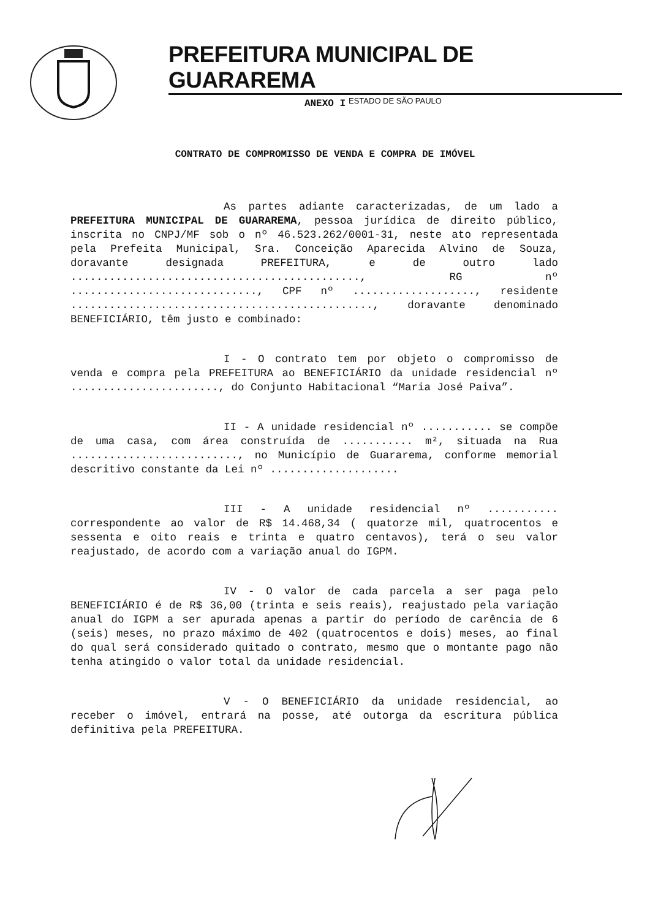PREFEITURA MUNICIPAL DE GUARAREMA
ESTADO DE SÃO PAULO
ANEXO I
CONTRATO DE COMPROMISSO DE VENDA E COMPRA DE IMÓVEL
As partes adiante caracterizadas, de um lado a PREFEITURA MUNICIPAL DE GUARAREMA, pessoa jurídica de direito público, inscrita no CNPJ/MF sob o nº 46.523.262/0001-31, neste ato representada pela Prefeita Municipal, Sra. Conceição Aparecida Alvino de Souza, doravante designada PREFEITURA, e de outro lado ............................................., RG nº ............................., CPF nº ..................., residente ..............................................., doravante denominado BENEFICIÁRIO, têm justo e combinado:
I - O contrato tem por objeto o compromisso de venda e compra pela PREFEITURA ao BENEFICIÁRIO da unidade residencial nº ......................., do Conjunto Habitacional “Maria José Paiva”.
II - A unidade residencial nº ........... se compõe de uma casa, com área construída de ........... m², situada na Rua .........................., no Município de Guararema, conforme memorial descritivo constante da Lei nº ....................
III - A unidade residencial nº ........... correspondente ao valor de R$ 14.468,34 ( quatorze mil, quatrocentos e sessenta e oito reais e trinta e quatro centavos), terá o seu valor reajustado, de acordo com a variação anual do IGPM.
IV - O valor de cada parcela a ser paga pelo BENEFICIÁRIO é de R$ 36,00 (trinta e seis reais), reajustado pela variação anual do IGPM a ser apurada apenas a partir do período de carência de 6 (seis) meses, no prazo máximo de 402 (quatrocentos e dois) meses, ao final do qual será considerado quitado o contrato, mesmo que o montante pago não tenha atingido o valor total da unidade residencial.
V - O BENEFICIÁRIO da unidade residencial, ao receber o imóvel, entrará na posse, até outorga da escritura pública definitiva pela PREFEITURA.